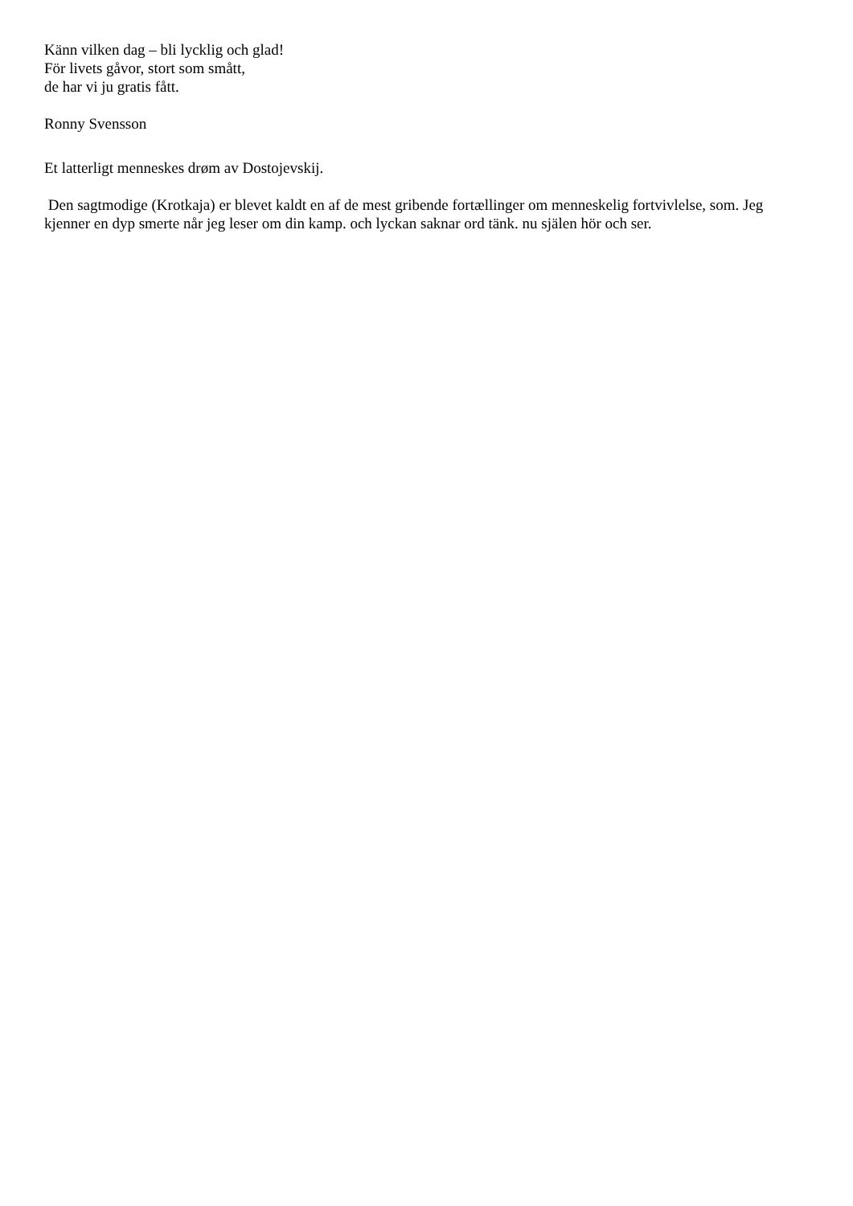Känn vilken dag – bli lycklig och glad!
För livets gåvor, stort som smått,
de har vi ju gratis fått.
Ronny Svensson
Et latterligt menneskes drøm av Dostojevskij.
Den sagtmodige (Krotkaja) er blevet kaldt en af de mest gribende fortællinger om menneskelig fortvivlelse, som. Jeg kjenner en dyp smerte når jeg leser om din kamp. och lyckan saknar ord tänk. nu själen hör och ser.